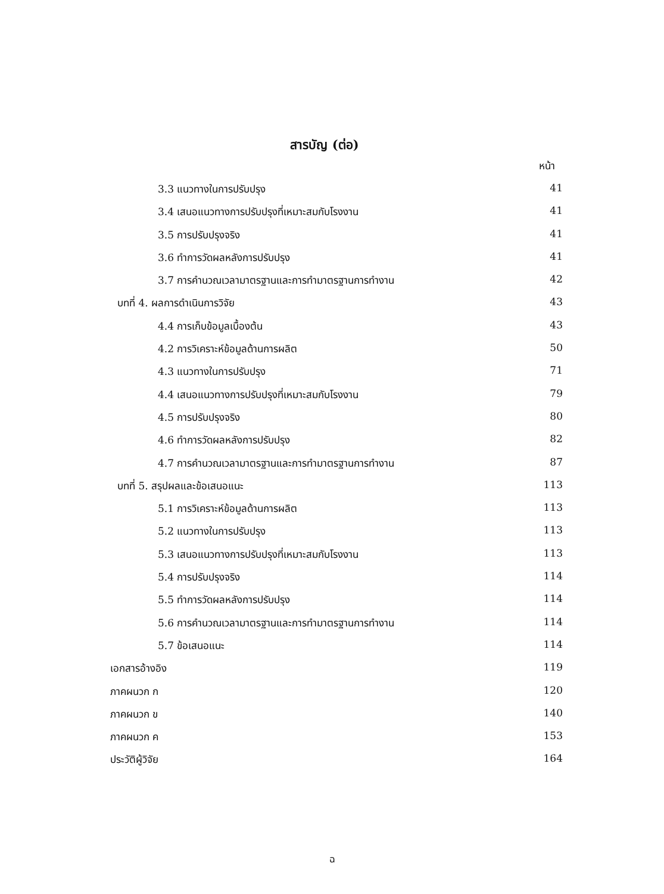สารบัญ (ต่อ)
หน้า
3.3 แนวทางในการปรับปรุง 41
3.4 เสนอแนวทางการปรับปรุงที่เหมาะสมกับโรงงาน 41
3.5 การปรับปรุงจริง 41
3.6 ทำการวัดผลหลังการปรับปรุง 41
3.7 การคำนวณเวลามาตรฐานและการทำมาตรฐานการทำงาน 42
บทที่ 4. ผลการดำเนินการวิจัย 43
4.4 การเก็บข้อมูลเบื้องต้น 43
4.2 การวิเคราะห์ข้อมูลด้านการผลิต 50
4.3 แนวทางในการปรับปรุง 71
4.4 เสนอแนวทางการปรับปรุงที่เหมาะสมกับโรงงาน 79
4.5 การปรับปรุงจริง 80
4.6 ทำการวัดผลหลังการปรับปรุง 82
4.7 การคำนวณเวลามาตรฐานและการทำมาตรฐานการทำงาน 87
บทที่ 5. สรุปผลและข้อเสนอแนะ 113
5.1 การวิเคราะห์ข้อมูลด้านการผลิต 113
5.2 แนวทางในการปรับปรุง 113
5.3 เสนอแนวทางการปรับปรุงที่เหมาะสมกับโรงงาน 113
5.4 การปรับปรุงจริง 114
5.5 ทำการวัดผลหลังการปรับปรุง 114
5.6 การคำนวณเวลามาตรฐานและการทำมาตรฐานการทำงาน 114
5.7 ข้อเสนอแนะ 114
เอกสารอ้างอิง 119
ภาคผนวก ก 120
ภาคผนวก ข 140
ภาคผนวก ค 153
ประวัติผู้วิจัย 164
ฉ